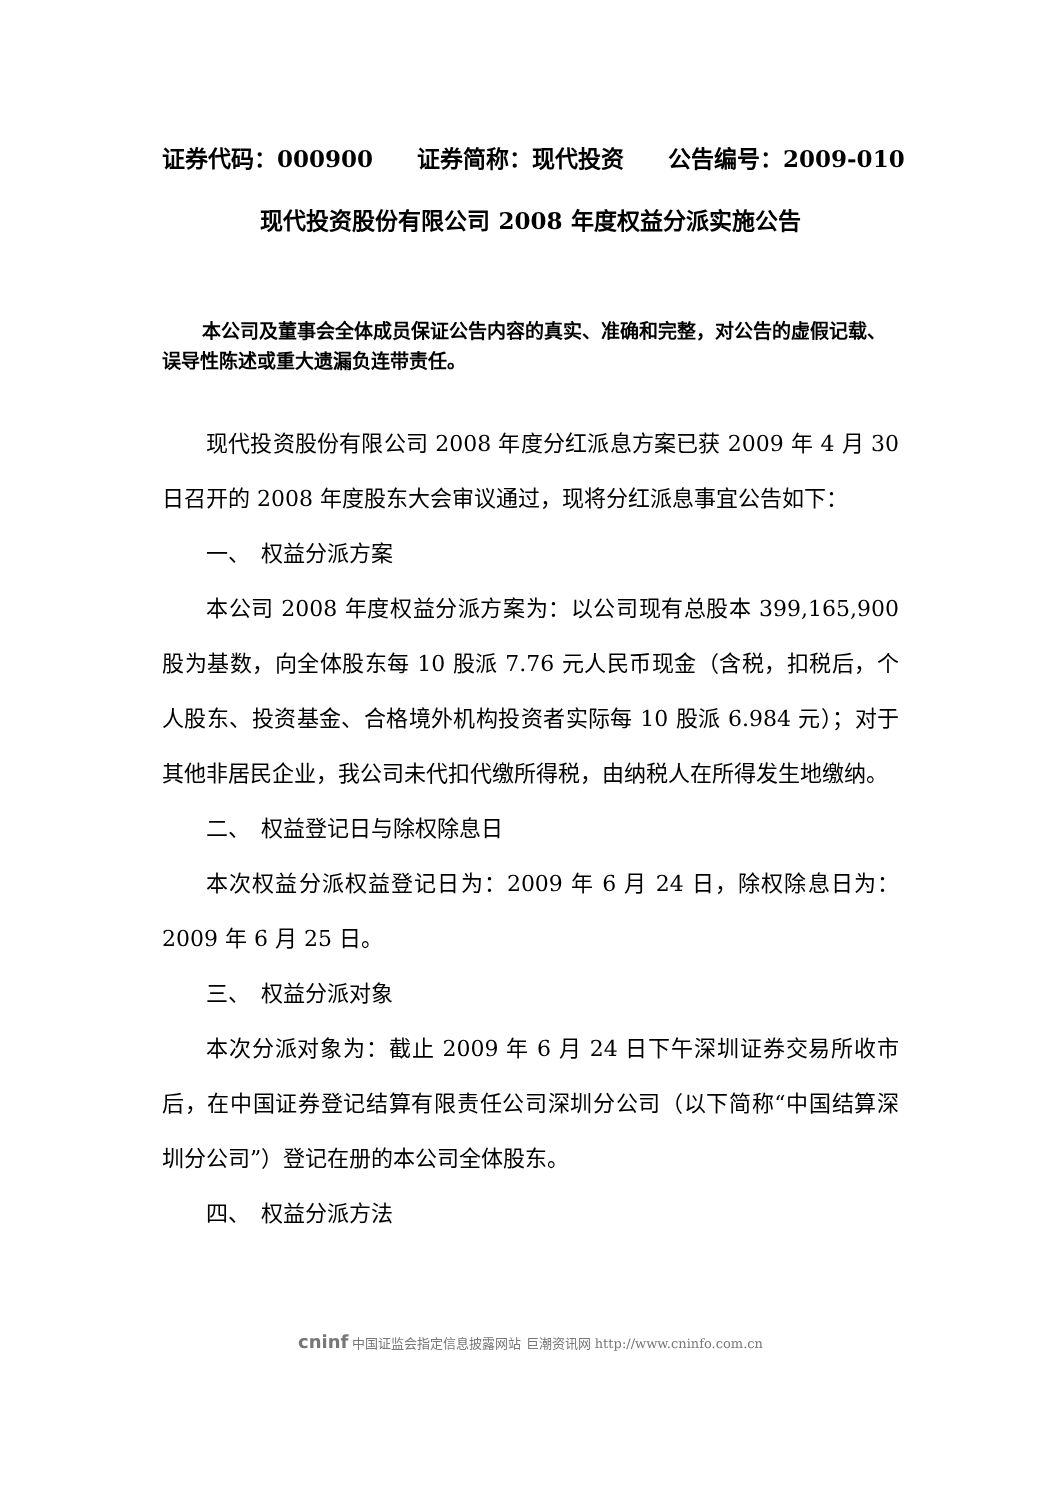证券代码：000900 证券简称：现代投资 公告编号：2009-010
现代投资股份有限公司 2008 年度权益分派实施公告
本公司及董事会全体成员保证公告内容的真实、准确和完整，对公告的虚假记载、误导性陈述或重大遗漏负连带责任。
现代投资股份有限公司 2008 年度分红派息方案已获 2009 年 4 月 30 日召开的 2008 年度股东大会审议通过，现将分红派息事宜公告如下：
一、　权益分派方案
本公司 2008 年度权益分派方案为：以公司现有总股本 399,165,900 股为基数，向全体股东每 10 股派 7.76 元人民币现金（含税，扣税后，个人股东、投资基金、合格境外机构投资者实际每 10 股派 6.984 元）；对于其他非居民企业，我公司未代扣代缴所得税，由纳税人在所得发生地缴纳。
二、　权益登记日与除权除息日
本次权益分派权益登记日为：2009 年 6 月 24 日，除权除息日为：2009 年 6 月 25 日。
三、　权益分派对象
本次分派对象为：截止 2009 年 6 月 24 日下午深圳证券交易所收市后，在中国证券登记结算有限责任公司深圳分公司（以下简称“中国结算深圳分公司”）登记在册的本公司全体股东。
四、　权益分派方法
cninf 中国证监会指定信息披露网站 巨潮资讯网 http://www.cninfo.com.cn